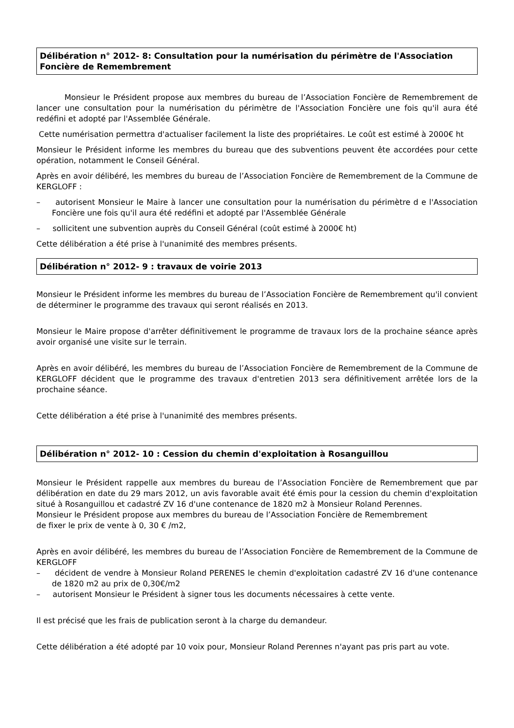Délibération n° 2012- 8: Consultation pour la numérisation du périmètre de l'Association Foncière de Remembrement
Monsieur le Président propose aux membres du bureau de l’Association Foncière de Remembrement de lancer une consultation pour la numérisation du périmètre de l'Association Foncière une fois qu'il aura été redéfini et adopté par l'Assemblée Générale.
Cette numérisation permettra d'actualiser facilement la liste des propriétaires. Le coût est estimé à 2000€ ht
Monsieur le Président informe les membres du bureau que des subventions peuvent ête accordées pour cette opération, notamment le Conseil Général.
Après en avoir délibéré, les membres du bureau de l’Association Foncière de Remembrement de la Commune de KERGLOFF :
– autorisent Monsieur le Maire à lancer une consultation pour la numérisation du périmètre d e l'Association Foncière une fois qu'il aura été redéfini et adopté par l'Assemblée Générale
– sollicitent une subvention auprès du Conseil Général (coût estimé à 2000€ ht)
Cette délibération a été prise à l'unanimité des membres présents.
Délibération n° 2012- 9 : travaux de voirie 2013
Monsieur le Président informe les membres du bureau de l’Association Foncière de Remembrement qu'il convient de déterminer le programme des travaux qui seront réalisés en 2013.
Monsieur le Maire propose d'arrêter définitivement le programme de travaux lors de la prochaine séance après avoir organisé une visite sur le terrain.
Après en avoir délibéré, les membres du bureau de l’Association Foncière de Remembrement de la Commune de KERGLOFF décident que le programme des travaux d'entretien 2013 sera définitivement arrêtée lors de la prochaine séance.
Cette délibération a été prise à l'unanimité des membres présents.
Délibération n° 2012- 10 : Cession du chemin d'exploitation à Rosanguillou
Monsieur le Président rappelle aux membres du bureau de l’Association Foncière de Remembrement que par délibération en date du 29 mars 2012, un avis favorable avait été émis pour la cession du chemin d'exploitation situé à Rosanguillou et cadastré ZV 16 d'une contenance de 1820 m2 à Monsieur Roland Perennes.
Monsieur le Président propose aux membres du bureau de l’Association Foncière de Remembrement
de fixer le prix de vente à 0, 30 € /m2,
Après en avoir délibéré, les membres du bureau de l’Association Foncière de Remembrement de la Commune de KERGLOFF
– décident de vendre à Monsieur Roland PERENES le chemin d'exploitation cadastré ZV 16 d'une contenance de 1820 m2 au prix de 0,30€/m2
– autorisent Monsieur le Président à signer tous les documents nécessaires à cette vente.
Il est précisé que les frais de publication seront à la charge du demandeur.
Cette délibération a été adopté par 10 voix pour, Monsieur Roland Perennes n'ayant pas pris part au vote.